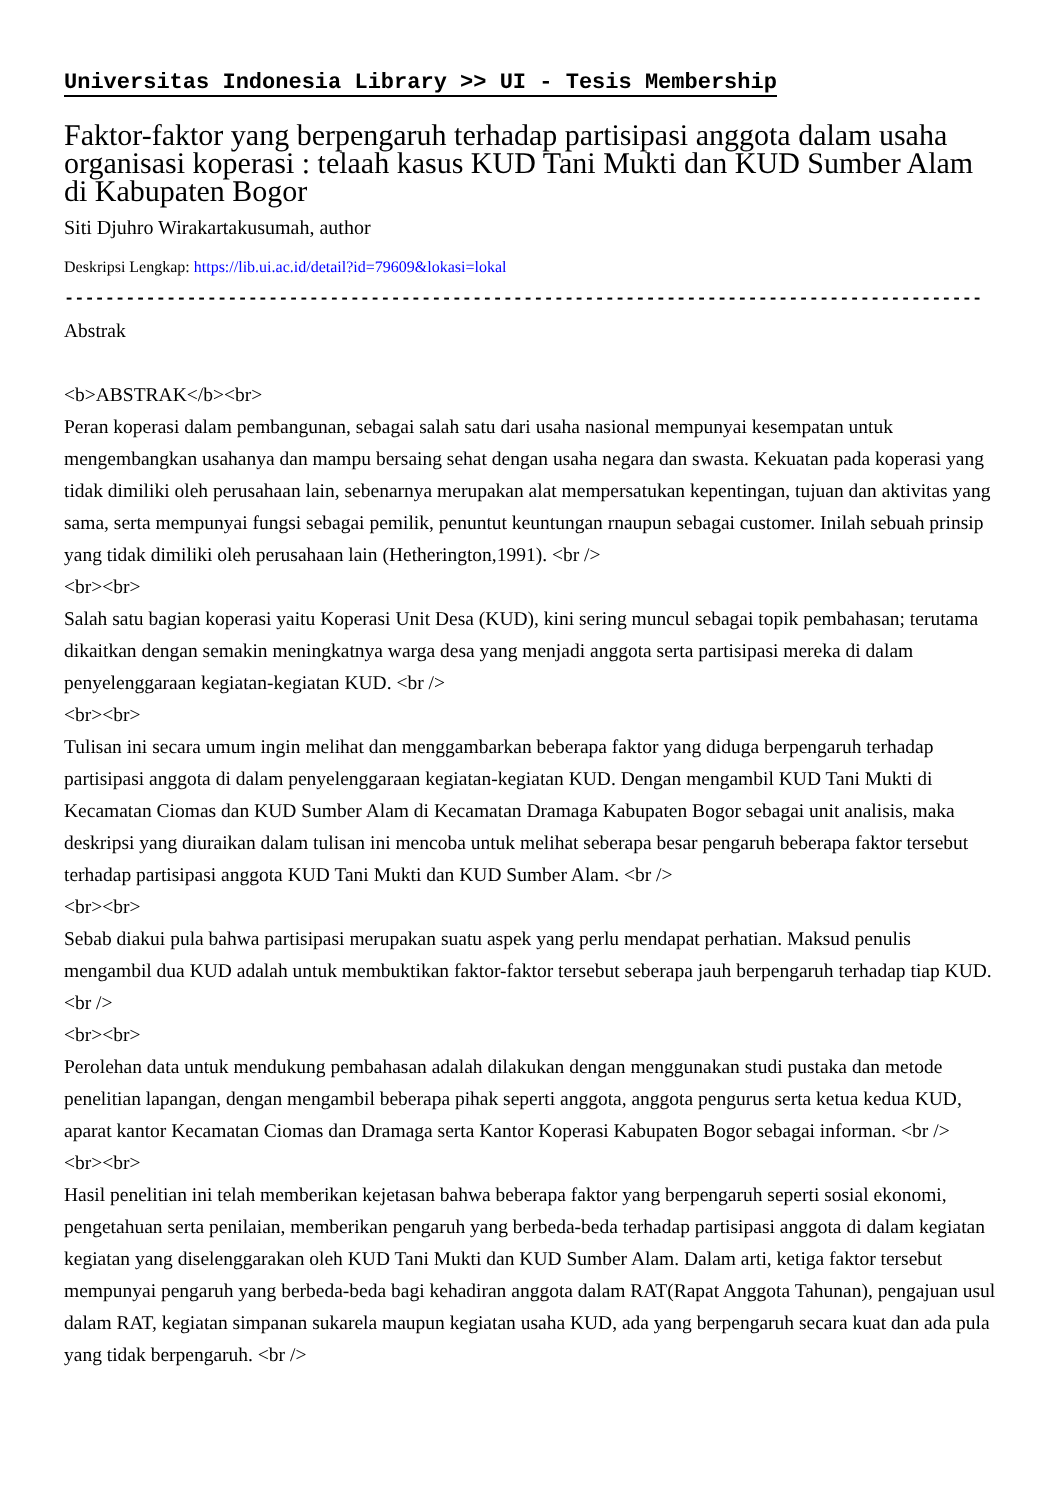Universitas Indonesia Library >> UI - Tesis Membership
Faktor-faktor yang berpengaruh terhadap partisipasi anggota dalam usaha organisasi koperasi : telaah kasus KUD Tani Mukti dan KUD Sumber Alam di Kabupaten Bogor
Siti Djuhro Wirakartakusumah, author
Deskripsi Lengkap: https://lib.ui.ac.id/detail?id=79609&lokasi=lokal
------------------------------------------------------------------------------------------
Abstrak
<b>ABSTRAK</b><br>
Peran koperasi dalam pembangunan, sebagai salah satu dari usaha nasional mempunyai kesempatan untuk mengembangkan usahanya dan mampu bersaing sehat dengan usaha negara dan swasta. Kekuatan pada koperasi yang tidak dimiliki oleh perusahaan lain, sebenarnya merupakan alat mempersatukan kepentingan, tujuan dan aktivitas yang sama, serta mempunyai fungsi sebagai pemilik, penuntut keuntungan rnaupun sebagai customer. Inilah sebuah prinsip yang tidak dimiliki oleh perusahaan lain (Hetherington,1991). <br />
<br><br>
Salah satu bagian koperasi yaitu Koperasi Unit Desa (KUD), kini sering muncul sebagai topik pembahasan; terutama dikaitkan dengan semakin meningkatnya warga desa yang menjadi anggota serta partisipasi mereka di dalam penyelenggaraan kegiatan-kegiatan KUD. <br />
<br><br>
Tulisan ini secara umum ingin melihat dan menggambarkan beberapa faktor yang diduga berpengaruh terhadap partisipasi anggota di dalam penyelenggaraan kegiatan-kegiatan KUD. Dengan mengambil KUD Tani Mukti di Kecamatan Ciomas dan KUD Sumber Alam di Kecamatan Dramaga Kabupaten Bogor sebagai unit analisis, maka deskripsi yang diuraikan dalam tulisan ini mencoba untuk melihat seberapa besar pengaruh beberapa faktor tersebut terhadap partisipasi anggota KUD Tani Mukti dan KUD Sumber Alam. <br />
<br><br>
Sebab diakui pula bahwa partisipasi merupakan suatu aspek yang perlu mendapat perhatian. Maksud penulis mengambil dua KUD adalah untuk membuktikan faktor-faktor tersebut seberapa jauh berpengaruh terhadap tiap KUD. <br />
<br><br>
Perolehan data untuk mendukung pembahasan adalah dilakukan dengan menggunakan studi pustaka dan metode penelitian lapangan, dengan mengambil beberapa pihak seperti anggota, anggota pengurus serta ketua kedua KUD, aparat kantor Kecamatan Ciomas dan Dramaga serta Kantor Koperasi Kabupaten Bogor sebagai informan. <br />
<br><br>
Hasil penelitian ini telah memberikan kejetasan bahwa beberapa faktor yang berpengaruh seperti sosial ekonomi, pengetahuan serta penilaian, memberikan pengaruh yang berbeda-beda terhadap partisipasi anggota di dalam kegiatan kegiatan yang diselenggarakan oleh KUD Tani Mukti dan KUD Sumber Alam. Dalam arti, ketiga faktor tersebut mempunyai pengaruh yang berbeda-beda bagi kehadiran anggota dalam RAT(Rapat Anggota Tahunan), pengajuan usul dalam RAT, kegiatan simpanan sukarela maupun kegiatan usaha KUD, ada yang berpengaruh secara kuat dan ada pula yang tidak berpengaruh. <br />